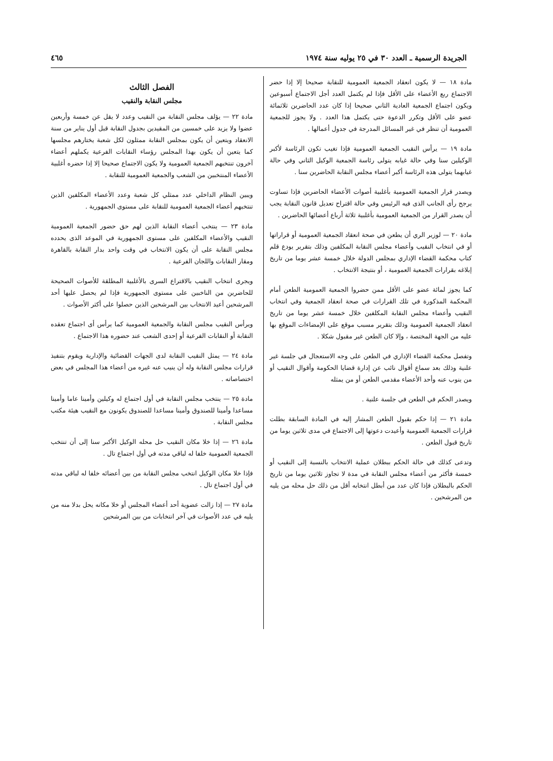الجريدة الرسمية ـ العدد ٣٠ في ٢٥ يوليه سنة ١٩٧٤ ٤٦٥
مادة ١٨ — لا يكون انعقاد الجمعية العمومية للنقابة صحيحا إلا إذا حضر الاجتماع ربع الأعضاء على الأقل فإذا لم يكتمل العدد أجل الاجتماع أسبوعين ويكون اجتماع الجمعية العادية الثاني صحيحا إذا كان عدد الحاضرين ثلاثمائة عضو على الأقل وتكرر الدعوة حتى يكتمل هذا العدد . ولا يجوز للجمعية العمومية أن تنظر في غير المسائل المدرجة في جدول أعمالها .
مادة ١٩ — يرأس النقيب الجمعية العمومية فإذا تغيب تكون الرئاسة لأكبر الوكيلين سنا وفي حالة غيابه يتولى رئاسة الجمعية الوكيل الثاني وفي حالة غيابهما يتولى هذه الرئاسة أكبر أعضاء مجلس النقابة الحاضرين سنا .
ويصدر قرار الجمعية العمومية بأغلبية أصوات الأعضاء الحاضرين فإذا تساوت يرجح رأى الجانب الذى فيه الرئيس وفي حالة اقتراح تعديل قانون النقابة يجب أن يصدر القرار من الجمعية العمومية بأغلبية ثلاثة أرباع أعضائها الحاضرين .
مادة ٢٠ — لوزير الري أن يطعن في صحة انعقاد الجمعية العمومية أو قراراتها أو في انتخاب النقيب وأعضاء مجلس النقابة المكلفين وذلك بتقرير يودع قلم كتاب محكمة القضاء الإداري بمجلس الدولة خلال خمسة عشر يوما من تاريخ إبلاغه بقرارات الجمعية العمومية ، أو بنتيجة الانتخاب .
كما يجوز لمائة عضو على الأقل ممن حضروا الجمعية العمومية الطعن أمام المحكمة المذكورة في تلك القرارات في صحة انعقاد الجمعية وفي انتخاب النقيب وأعضاء مجلس النقابة المكلفين خلال خمسة عشر يوما من تاريخ انعقاد الجمعية العمومية وذلك بتقرير مسبب موقع على الإمضاءات الموقع بها عليه من الجهة المختصة ، وإلا كان الطعن غير مقبول شكلا .
وتفصل محكمة القضاء الإداري في الطعن على وجه الاستعجال في جلسة غير علنية وذلك بعد سماع أقوال نائب عن إدارة قضايا الحكومة وأقوال النقيب أو من ينوب عنه وأحد الأعضاء مقدمي الطعن أو من يمثله
ويصدر الحكم في الطعن في جلسة علنية .
مادة ٢١ — إذا حكم بقبول الطعن المشار إليه في المادة السابقة بطلت قرارات الجمعية العمومية وأعيدت دعوتها إلى الاجتماع في مدى ثلاثين يوما من تاريخ قبول الطعن .
وتدعى كذلك في حالة الحكم ببطلان عملية الانتخاب بالنسبة إلى النقيب أو خمسة فأكثر من أعضاء مجلس النقابة في مدة لا تجاوز ثلاثين يوما من تاريخ الحكم بالبطلان فإذا كان عدد من أبطل انتخابه أقل من ذلك حل محله من يليه من المرشحين .
الفصل الثالث
مجلس النقابة والنقيب
مادة ٢٢ — يؤلف مجلس النقابة من النقيب وعدد لا يقل عن خمسة وأربعين عضوا ولا يزيد على خمسين من المقيدين بجدول النقابة قبل أول يناير من سنة الانعقاد ويتعين أن يكون بمجلس النقابة ممثلون لكل شعبة يختارهم مجلسها كما يتعين أن يكون بهذا المجلس رؤساء النقابات الفرعية يكملهم أعضاء آخرون تنتخبهم الجمعية العمومية ولا يكون الاجتماع صحيحا إلا إذا حضره أغلبية الأعضاء المنتخبين من الشعب والجمعية العمومية للنقابة .
ويبين النظام الداخلي عدد ممثلي كل شعبة وعدد الأعضاء المكلفين الذين تنتخبهم أعضاء الجمعية العمومية للنقابة على مستوى الجمهورية .
مادة ٢٣ — ينتخب أعضاء النقابة الذين لهم حق حضور الجمعية العمومية النقيب والأعضاء المكلفين على مستوى الجمهورية في الموعد الذى يحدده مجلس النقابة على أن يكون الانتخاب في وقت واحد بدار النقابة بالقاهرة ومقار النقابات واللجان الفرعية .
ويجرى انتخاب النقيب بالاقتراع السرى بالأغلبية المطلقة للأصوات الصحيحة للحاضرين من الناخبين على مستوى الجمهورية فإذا لم يحصل عليها أحد المرشحين أعيد الانتخاب بين المرشحين الذين حصلوا على أكثر الأصوات .
ويرأس النقيب مجلس النقابة والجمعية العمومية كما يرأس أى اجتماع تعقده النقابة أو النقابات الفرعية أو إحدى الشعب عند حضوره هذا الاجتماع .
مادة ٢٤ — يمثل النقيب النقابة لدى الجهات القضائية والإدارية ويقوم بتنفيذ قرارات مجلس النقابة وله أن ينيب عنه غيره من أعضاء هذا المجلس في بعض اختصاصاته .
مادة ٢٥ — ينتخب مجلس النقابة في أول اجتماع له وكيلين وأمينا عاما وأمينا مساعدا وأمينا للصندوق وأمينا مساعدا للصندوق يكونون مع النقيب هيئة مكتب مجلس النقابة .
مادة ٢٦ — إذا خلا مكان النقيب حل محله الوكيل الأكبر سنا إلى أن تنتخب الجمعية العمومية خلفا له لباقي مدته في أول اجتماع تال .
فإذا خلا مكان الوكيل انتخب مجلس النقابة من بين أعضائه خلفا له لباقي مدته في أول اجتماع تال .
مادة ٢٧ — إذا زالت عضوية أحد أعضاء المجلس أو خلا مكانه يحل بدلا منه من يليه في عدد الأصوات في آخر انتخابات من بين المرشحين